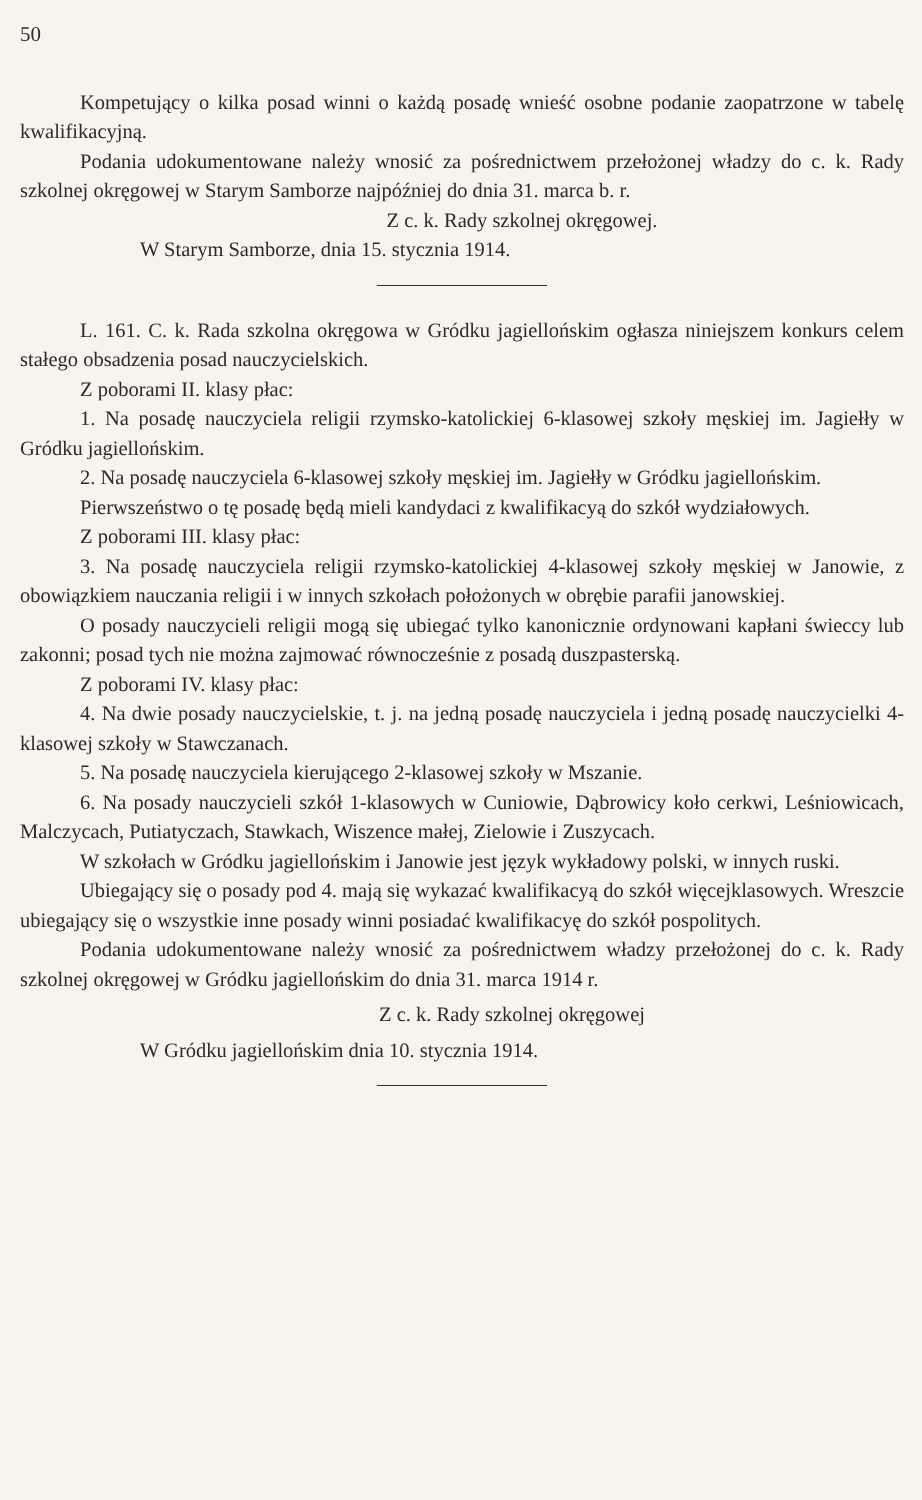50
Kompetujący o kilka posad winni o każdą posadę wnieść osobne podanie zaopatrzone w tabelę kwalifikacyjną.
Podania udokumentowane należy wnosić za pośrednictwem przełożonej władzy do c. k. Rady szkolnej okręgowej w Starym Samborze najpóźniej do dnia 31. marca b. r.
Z c. k. Rady szkolnej okręgowej.
W Starym Samborze, dnia 15. stycznia 1914.
L. 161. C. k. Rada szkolna okręgowa w Gródku jagiellońskim ogłasza niniejszem konkurs celem stałego obsadzenia posad nauczycielskich.
Z poborami II. klasy płac:
1. Na posadę nauczyciela religii rzymsko-katolickiej 6-klasowej szkoły męskiej im. Jagiełły w Gródku jagiellońskim.
2. Na posadę nauczyciela 6-klasowej szkoły męskiej im. Jagiełły w Gródku jagiellońskim.
Pierwszeństwo o tę posadę będą mieli kandydaci z kwalifikacyą do szkół wydziałowych.
Z poborami III. klasy płac:
3. Na posadę nauczyciela religii rzymsko-katolickiej 4-klasowej szkoły męskiej w Janowie, z obowiązkiem nauczania religii i w innych szkołach położonych w obrębie parafii janowskiej.
O posady nauczycieli religii mogą się ubiegać tylko kanonicznie ordynowani kapłani świeccy lub zakonni; posad tych nie można zajmować równocześnie z posadą duszpasterską.
Z poborami IV. klasy płac:
4. Na dwie posady nauczycielskie, t. j. na jedną posadę nauczyciela i jedną posadę nauczycielki 4-klasowej szkoły w Stawczanach.
5. Na posadę nauczyciela kierującego 2-klasowej szkoły w Mszanie.
6. Na posady nauczycieli szkół 1-klasowych w Cuniowie, Dąbrowicy koło cerkwi, Leśniowicach, Malczycach, Putiatyczach, Stawkach, Wiszence małej, Zielowie i Zuszycach.
W szkołach w Gródku jagiellońskim i Janowie jest język wykładowy polski, w innych ruski.
Ubiegający się o posady pod 4. mają się wykazać kwalifikacyą do szkół więcejklasowych. Wreszcie ubiegający się o wszystkie inne posady winni posiadać kwalifikacyę do szkół pospolitych.
Podania udokumentowane należy wnosić za pośrednictwem władzy przełożonej do c. k. Rady szkolnej okręgowej w Gródku jagiellońskim do dnia 31. marca 1914 r.
Z c. k. Rady szkolnej okręgowej
W Gródku jagiellońskim dnia 10. stycznia 1914.